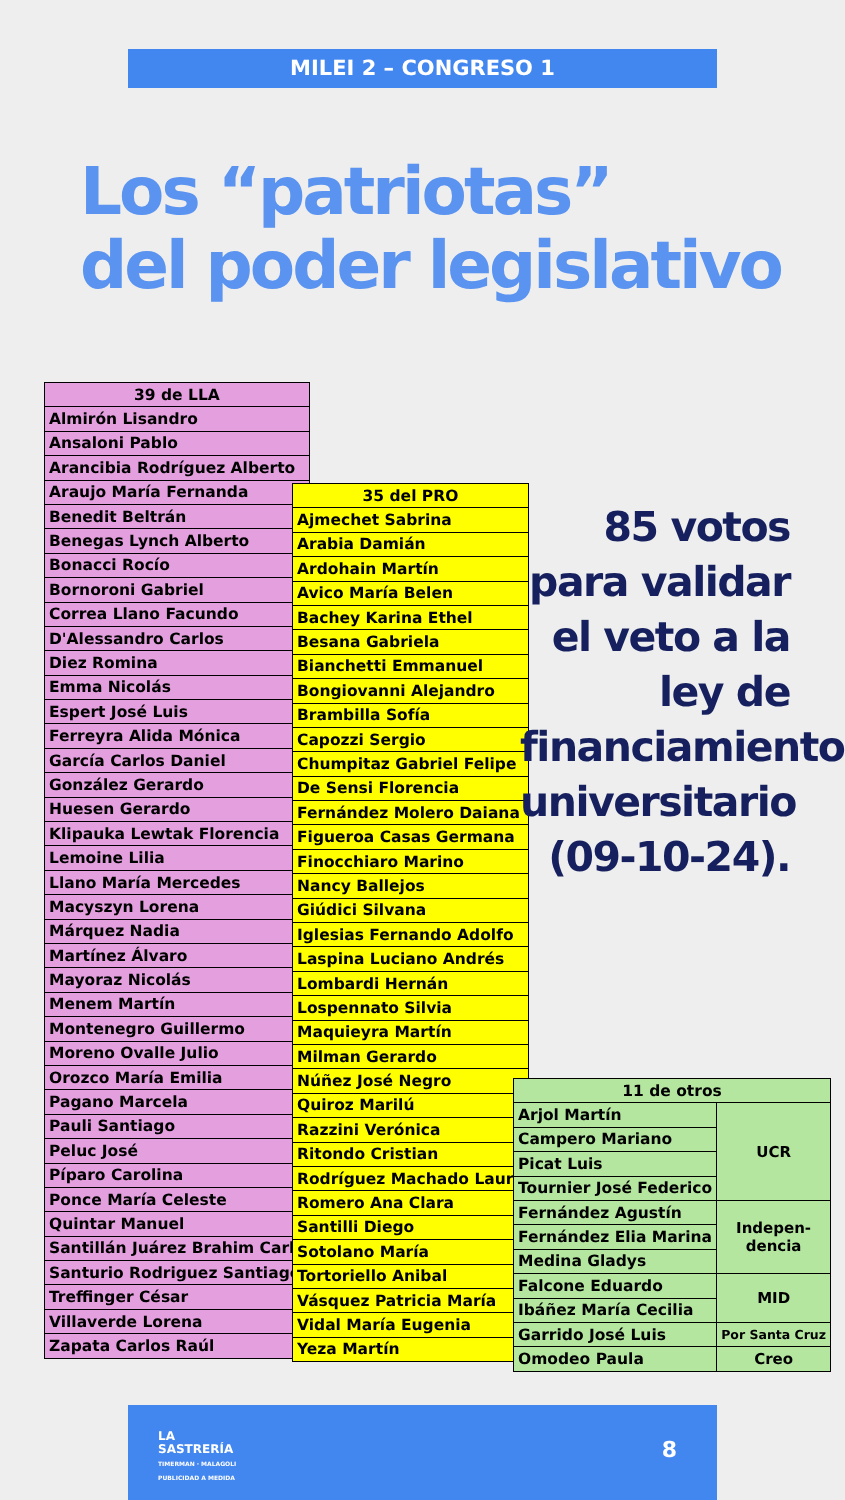MILEI 2 – CONGRESO 1
Los “patriotas”
del poder legislativo
| 39 de LLA |
| --- |
| Almirón Lisandro |
| Ansaloni Pablo |
| Arancibia Rodríguez Alberto |
| Araujo María Fernanda |
| Benedit Beltrán |
| Benegas Lynch Alberto |
| Bonacci Rocío |
| Bornoroni Gabriel |
| Correa Llano Facundo |
| D'Alessandro Carlos |
| Diez Romina |
| Emma Nicolás |
| Espert José Luis |
| Ferreyra Alida Mónica |
| García Carlos Daniel |
| González Gerardo |
| Huesen Gerardo |
| Klipauka Lewtak Florencia |
| Lemoine Lilia |
| Llano María Mercedes |
| Macyszyn Lorena |
| Márquez Nadia |
| Martínez Álvaro |
| Mayoraz Nicolás |
| Menem Martín |
| Montenegro Guillermo |
| Moreno Ovalle Julio |
| Orozco María Emilia |
| Pagano Marcela |
| Pauli Santiago |
| Peluc José |
| Píparo Carolina |
| Ponce María Celeste |
| Quintar Manuel |
| Santillán Juárez Brahim Carla |
| Santurio Rodriguez Santiago |
| Treffinger César |
| Villaverde Lorena |
| Zapata Carlos Raúl |
| 35 del PRO |
| --- |
| Ajmechet Sabrina |
| Arabia Damián |
| Ardohain Martín |
| Avico María Belen |
| Bachey Karina Ethel |
| Besana Gabriela |
| Bianchetti Emmanuel |
| Bongiovanni Alejandro |
| Brambilla Sofía |
| Capozzi Sergio |
| Chumpitaz Gabriel Felipe |
| De Sensi Florencia |
| Fernández Molero Daiana |
| Figueroa Casas Germana |
| Finocchiaro Marino |
| Nancy Ballejos |
| Giúdici Silvana |
| Iglesias Fernando Adolfo |
| Laspina Luciano Andrés |
| Lombardi Hernán |
| Lospennato Silvia |
| Maquieyra Martín |
| Milman Gerardo |
| Núñez José Negro |
| Quiroz Marilú |
| Razzini Verónica |
| Ritondo Cristian |
| Rodríguez Machado Laura |
| Romero Ana Clara |
| Santilli Diego |
| Sotolano María |
| Tortoriello Anibal |
| Vásquez Patricia María |
| Vidal María Eugenia |
| Yeza Martín |
85 votos
para validar
el veto a la
ley de
financiamiento
universitario
(09-10-24).
| 11 de otros | |
| --- | --- |
| Arjol Martín | UCR |
| Campero Mariano | |
| Picat Luis | |
| Tournier José Federico | |
| Fernández Agustín | Indepen- dencia |
| Fernández Elia Marina | |
| Medina Gladys | |
| Falcone Eduardo | MID |
| Ibáñez María Cecilia | |
| Garrido José Luis | Por Santa Cruz |
| Omodeo Paula | Creo |
LA
SASTRERÍA
TIMERMAN · MALAGOLI
PUBLICIDAD A MEDIDA
8